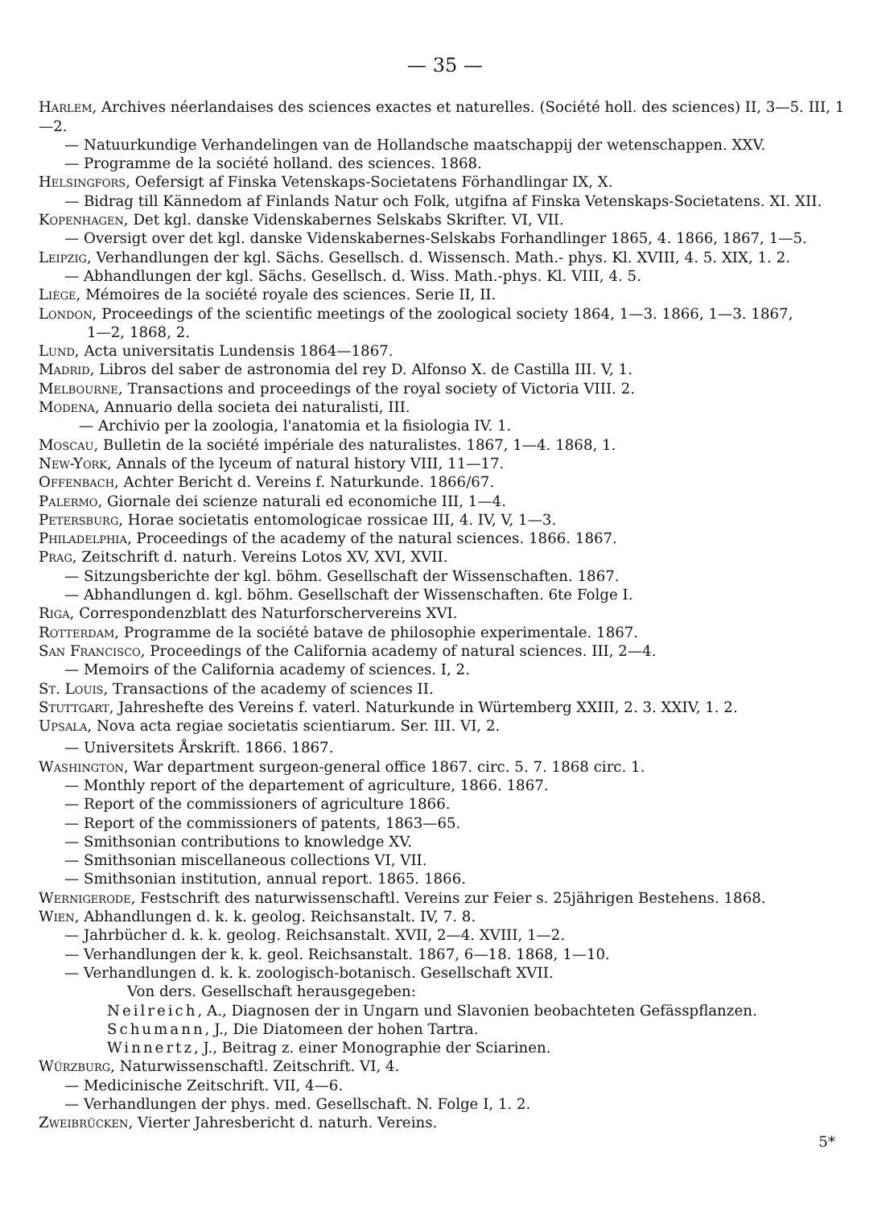— 35 —
Harlem, Archives néerlandaises des sciences exactes et naturelles. (Société holl. des sciences) II, 3—5. III, 1—2.
— Natuurkundige Verhandelingen van de Hollandsche maatschappij der wetenschappen. XXV.
— Programme de la société holland. des sciences. 1868.
Helsingfors, Oefersigt af Finska Vetenskaps-Societatens Förhandlingar IX, X.
— Bidrag till Kännedom af Finlands Natur och Folk, utgifna af Finska Vetenskaps-Societatens. XI. XII.
Kopenhagen, Det kgl. danske Videnskabernes Selskabs Skrifter. VI, VII.
— Oversigt over det kgl. danske Videnskabernes-Selskabs Forhandlinger 1865, 4. 1866, 1867, 1—5.
Leipzig, Verhandlungen der kgl. Sächs. Gesellsch. d. Wissensch. Math.- phys. Kl. XVIII, 4. 5. XIX, 1. 2.
— Abhandlungen der kgl. Sächs. Gesellsch. d. Wiss. Math.-phys. Kl. VIII, 4. 5.
Liège, Mémoires de la société royale des sciences. Serie II, II.
London, Proceedings of the scientific meetings of the zoological society 1864, 1—3. 1866, 1—3. 1867,
1—2, 1868, 2.
Lund, Acta universitatis Lundensis 1864—1867.
Madrid, Libros del saber de astronomia del rey D. Alfonso X. de Castilla III. V, 1.
Melbourne, Transactions and proceedings of the royal society of Victoria VIII. 2.
Modena, Annuario della societa dei naturalisti, III.
— Archivio per la zoologia, l'anatomia et la fisiologia IV. 1.
Moscau, Bulletin de la société impériale des naturalistes. 1867, 1—4. 1868, 1.
New-York, Annals of the lyceum of natural history VIII, 11—17.
Offenbach, Achter Bericht d. Vereins f. Naturkunde. 1866/67.
Palermo, Giornale dei scienze naturali ed economiche III, 1—4.
Petersburg, Horae societatis entomologicae rossicae III, 4. IV, V, 1—3.
Philadelphia, Proceedings of the academy of the natural sciences. 1866. 1867.
Prag, Zeitschrift d. naturh. Vereins Lotos XV, XVI, XVII.
— Sitzungsberichte der kgl. böhm. Gesellschaft der Wissenschaften. 1867.
— Abhandlungen d. kgl. böhm. Gesellschaft der Wissenschaften. 6te Folge I.
Riga, Correspondenzblatt des Naturforschervereins XVI.
Rotterdam, Programme de la société batave de philosophie experimentale. 1867.
San Francisco, Proceedings of the California academy of natural sciences. III, 2—4.
— Memoirs of the California academy of sciences. I, 2.
St. Louis, Transactions of the academy of sciences II.
Stuttgart, Jahreshefte des Vereins f. vaterl. Naturkunde in Würtemberg XXIII, 2. 3. XXIV, 1. 2.
Upsala, Nova acta regiae societatis scientiarum. Ser. III. VI, 2.
— Universitets Årskrift. 1866. 1867.
Washington, War department surgeon-general office 1867. circ. 5. 7. 1868 circ. 1.
— Monthly report of the departement of agriculture, 1866. 1867.
— Report of the commissioners of agriculture 1866.
— Report of the commissioners of patents, 1863—65.
— Smithsonian contributions to knowledge XV.
— Smithsonian miscellaneous collections VI, VII.
— Smithsonian institution, annual report. 1865. 1866.
Wernigerode, Festschrift des naturwissenschaftl. Vereins zur Feier s. 25jährigen Bestehens. 1868.
Wien, Abhandlungen d. k. k. geolog. Reichsanstalt. IV, 7. 8.
— Jahrbücher d. k. k. geolog. Reichsanstalt. XVII, 2—4. XVIII, 1—2.
— Verhandlungen der k. k. geol. Reichsanstalt. 1867, 6—18. 1868, 1—10.
— Verhandlungen d. k. k. zoologisch-botanisch. Gesellschaft XVII.
Von ders. Gesellschaft herausgegeben:
Neilreich, A., Diagnosen der in Ungarn und Slavonien beobachteten Gefässpflanzen.
Schumann, J., Die Diatomeen der hohen Tartra.
Winnertz, J., Beitrag z. einer Monographie der Sciarinen.
Würzburg, Naturwissenschaftl. Zeitschrift. VI, 4.
— Medicinische Zeitschrift. VII, 4—6.
— Verhandlungen der phys. med. Gesellschaft. N. Folge I, 1. 2.
Zweibrücken, Vierter Jahresbericht d. naturh. Vereins.
5*